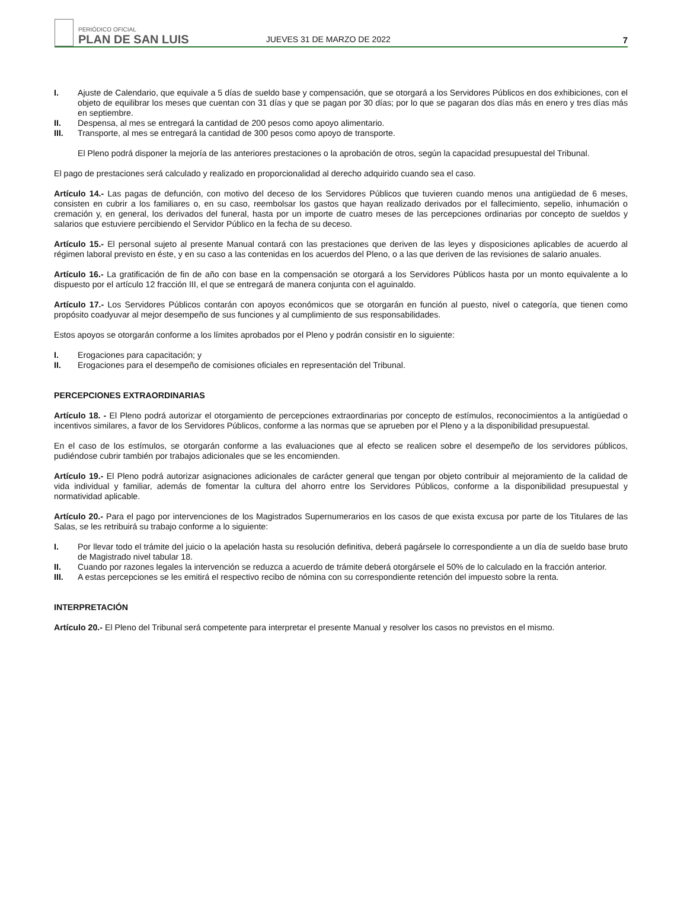PERIÓDICO OFICIAL
PLAN DE SAN LUIS
JUEVES 31 DE MARZO DE 2022
7
I. Ajuste de Calendario, que equivale a 5 días de sueldo base y compensación, que se otorgará a los Servidores Públicos en dos exhibiciones, con el objeto de equilibrar los meses que cuentan con 31 días y que se pagan por 30 días; por lo que se pagaran dos días más en enero y tres días más en septiembre.
II. Despensa, al mes se entregará la cantidad de 200 pesos como apoyo alimentario.
III. Transporte, al mes se entregará la cantidad de 300 pesos como apoyo de transporte.
El Pleno podrá disponer la mejoría de las anteriores prestaciones o la aprobación de otros, según la capacidad presupuestal del Tribunal.
El pago de prestaciones será calculado y realizado en proporcionalidad al derecho adquirido cuando sea el caso.
Artículo 14.- Las pagas de defunción, con motivo del deceso de los Servidores Públicos que tuvieren cuando menos una antigüedad de 6 meses, consisten en cubrir a los familiares o, en su caso, reembolsar los gastos que hayan realizado derivados por el fallecimiento, sepelio, inhumación o cremación y, en general, los derivados del funeral, hasta por un importe de cuatro meses de las percepciones ordinarias por concepto de sueldos y salarios que estuviere percibiendo el Servidor Público en la fecha de su deceso.
Artículo 15.- El personal sujeto al presente Manual contará con las prestaciones que deriven de las leyes y disposiciones aplicables de acuerdo al régimen laboral previsto en éste, y en su caso a las contenidas en los acuerdos del Pleno, o a las que deriven de las revisiones de salario anuales.
Artículo 16.- La gratificación de fin de año con base en la compensación se otorgará a los Servidores Públicos hasta por un monto equivalente a lo dispuesto por el artículo 12 fracción III, el que se entregará de manera conjunta con el aguinaldo.
Artículo 17.- Los Servidores Públicos contarán con apoyos económicos que se otorgarán en función al puesto, nivel o categoría, que tienen como propósito coadyuvar al mejor desempeño de sus funciones y al cumplimiento de sus responsabilidades.
Estos apoyos se otorgarán conforme a los límites aprobados por el Pleno y podrán consistir en lo siguiente:
I. Erogaciones para capacitación; y
II. Erogaciones para el desempeño de comisiones oficiales en representación del Tribunal.
PERCEPCIONES EXTRAORDINARIAS
Artículo 18. - El Pleno podrá autorizar el otorgamiento de percepciones extraordinarias por concepto de estímulos, reconocimientos a la antigüedad o incentivos similares, a favor de los Servidores Públicos, conforme a las normas que se aprueben por el Pleno y a la disponibilidad presupuestal.
En el caso de los estímulos, se otorgarán conforme a las evaluaciones que al efecto se realicen sobre el desempeño de los servidores públicos, pudiéndose cubrir también por trabajos adicionales que se les encomienden.
Artículo 19.- El Pleno podrá autorizar asignaciones adicionales de carácter general que tengan por objeto contribuir al mejoramiento de la calidad de vida individual y familiar, además de fomentar la cultura del ahorro entre los Servidores Públicos, conforme a la disponibilidad presupuestal y normatividad aplicable.
Artículo 20.- Para el pago por intervenciones de los Magistrados Supernumerarios en los casos de que exista excusa por parte de los Titulares de las Salas, se les retribuirá su trabajo conforme a lo siguiente:
I. Por llevar todo el trámite del juicio o la apelación hasta su resolución definitiva, deberá pagársele lo correspondiente a un día de sueldo base bruto de Magistrado nivel tabular 18.
II. Cuando por razones legales la intervención se reduzca a acuerdo de trámite deberá otorgársele el 50% de lo calculado en la fracción anterior.
III. A estas percepciones se les emitirá el respectivo recibo de nómina con su correspondiente retención del impuesto sobre la renta.
INTERPRETACIÓN
Artículo 20.- El Pleno del Tribunal será competente para interpretar el presente Manual y resolver los casos no previstos en el mismo.